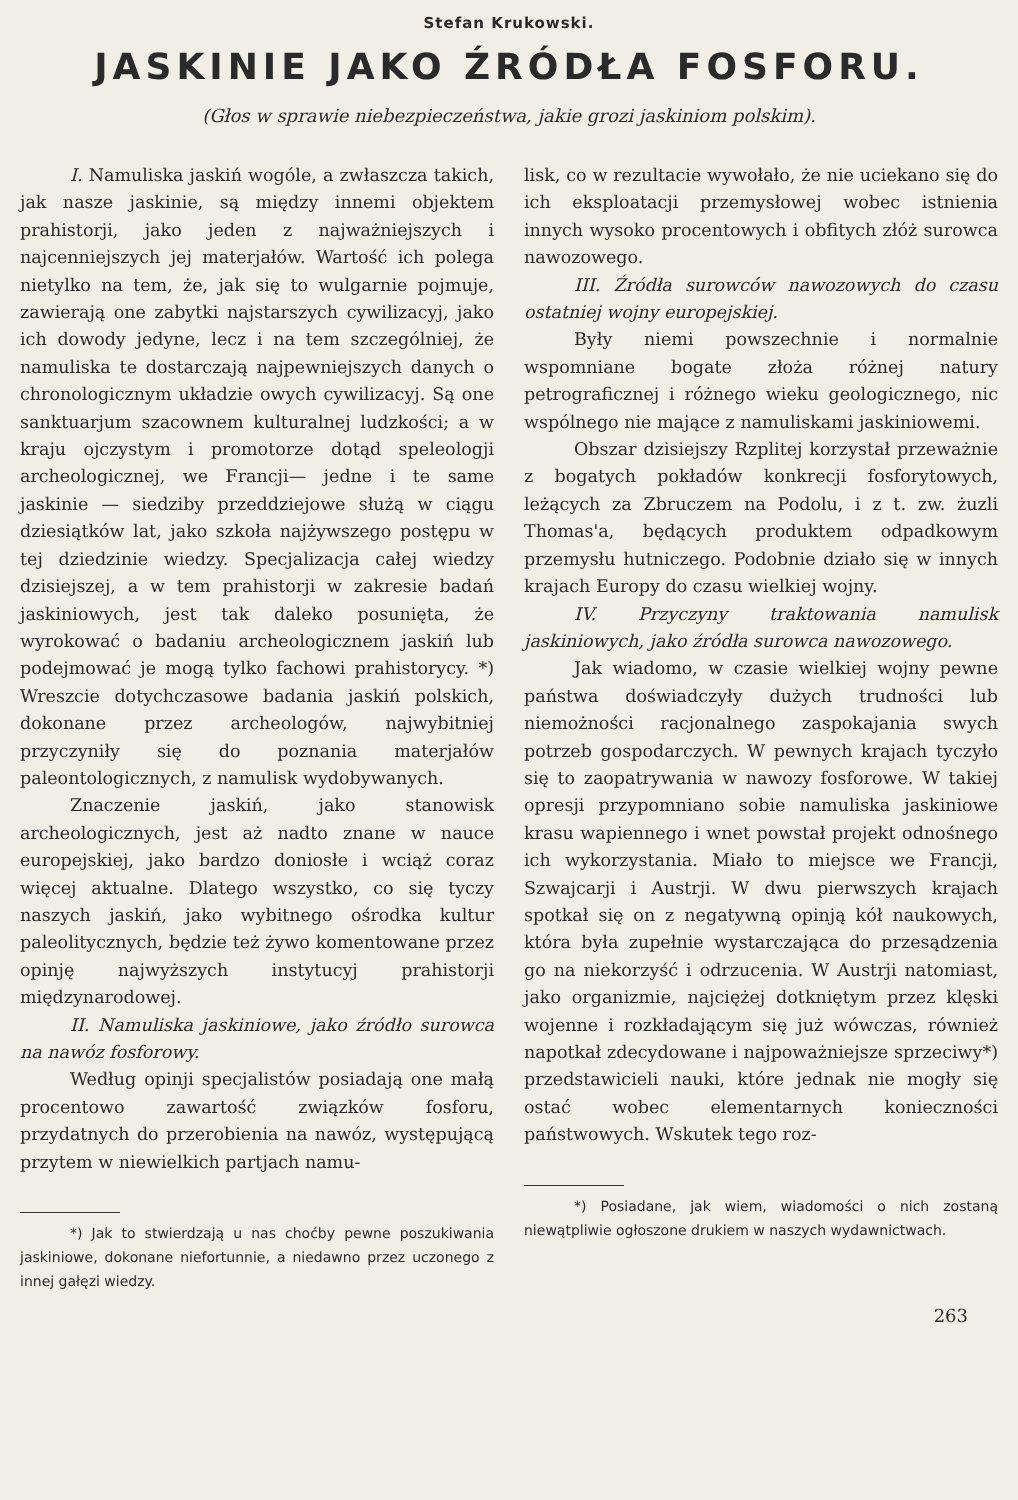Stefan Krukowski.
JASKINIE JAKO ŹRÓDŁA FOSFORU.
(Głos w sprawie niebezpieczeństwa, jakie grozi jaskiniom polskim).
I. Namuliska jaskiń wogóle, a zwłaszcza takich, jak nasze jaskinie, są między innemi objektem prahistorji, jako jeden z najważniejszych i najcenniejszych jej materjałów. Wartość ich polega nietylko na tem, że, jak się to wulgarnie pojmuje, zawierają one zabytki najstarszych cywilizacyj, jako ich dowody jedyne, lecz i na tem szczególniej, że namuliska te dostarczają najpewniejszych danych o chronologicznym układzie owych cywilizacyj. Są one sanktuarjum szacownem kulturalnej ludzkości; a w kraju ojczystym i promotorze dotąd speleologji archeologicznej, we Francji— jedne i te same jaskinie — siedziby przeddziejowe służą w ciągu dziesiątków lat, jako szkoła najżywszego postępu w tej dziedzinie wiedzy. Specjalizacja całej wiedzy dzisiejszej, a w tem prahistorji w zakresie badań jaskiniowych, jest tak daleko posunięta, że wyrokować o badaniu archeologicznem jaskiń lub podejmować je mogą tylko fachowi prahistorycy. *) Wreszcie dotychczasowe badania jaskiń polskich, dokonane przez archeologów, najwybitniej przyczyniły się do poznania materjałów paleontologicznych, z namulisk wydobywanych.
Znaczenie jaskiń, jako stanowisk archeologicznych, jest aż nadto znane w nauce europejskiej, jako bardzo doniosłe i wciąż coraz więcej aktualne. Dlatego wszystko, co się tyczy naszych jaskiń, jako wybitnego ośrodka kultur paleolitycznych, będzie też żywo komentowane przez opinję najwyższych instytucyj prahistorji międzynarodowej.
II. Namuliska jaskiniowe, jako źródło surowca na nawóz fosforowy.
Według opinji specjalistów posiadają one małą procentowo zawartość związków fosforu, przydatnych do przerobienia na nawóz, występującą przytem w niewielkich partjach namu-
*) Jak to stwierdzają u nas choćby pewne poszukiwania jaskiniowe, dokonane niefortunnie, a niedawno przez uczonego z innej gałęzi wiedzy.
lisk, co w rezultacie wywołało, że nie uciekano się do ich eksploatacji przemysłowej wobec istnienia innych wysoko procentowych i obfitych złóż surowca nawozowego.
III. Źródła surowców nawozowych do czasu ostatniej wojny europejskiej.
Były niemi powszechnie i normalnie wspomniane bogate złoża różnej natury petrograficznej i różnego wieku geologicznego, nic wspólnego nie mające z namuliskami jaskiniowemi.
Obszar dzisiejszy Rzplitej korzystał przeważnie z bogatych pokładów konkrecji fosforytowych, leżących za Zbruczem na Podolu, i z t. zw. żuzli Thomas'a, będących produktem odpadkowym przemysłu hutniczego. Podobnie działo się w innych krajach Europy do czasu wielkiej wojny.
IV. Przyczyny traktowania namulisk jaskiniowych, jako źródła surowca nawozowego.
Jak wiadomo, w czasie wielkiej wojny pewne państwa doświadczyły dużych trudności lub niemożności racjonalnego zaspokajania swych potrzeb gospodarczych. W pewnych krajach tyczyło się to zaopatrywania w nawozy fosforowe. W takiej opresji przypomniano sobie namuliska jaskiniowe krasu wapiennego i wnet powstał projekt odnośnego ich wykorzystania. Miało to miejsce we Francji, Szwajcarji i Austrji. W dwu pierwszych krajach spotkał się on z negatywną opinją kół naukowych, która była zupełnie wystarczająca do przesądzenia go na niekorzyść i odrzucenia. W Austrji natomiast, jako organizmie, najciężej dotkniętym przez klęski wojenne i rozkładającym się już wówczas, również napotkał zdecydowane i najpoważniejsze sprzeciwy*) przedstawicieli nauki, które jednak nie mogły się ostać wobec elementarnych konieczności państwowych. Wskutek tego roz-
*) Posiadane, jak wiem, wiadomości o nich zostaną niewątpliwie ogłoszone drukiem w naszych wydawnictwach.
263